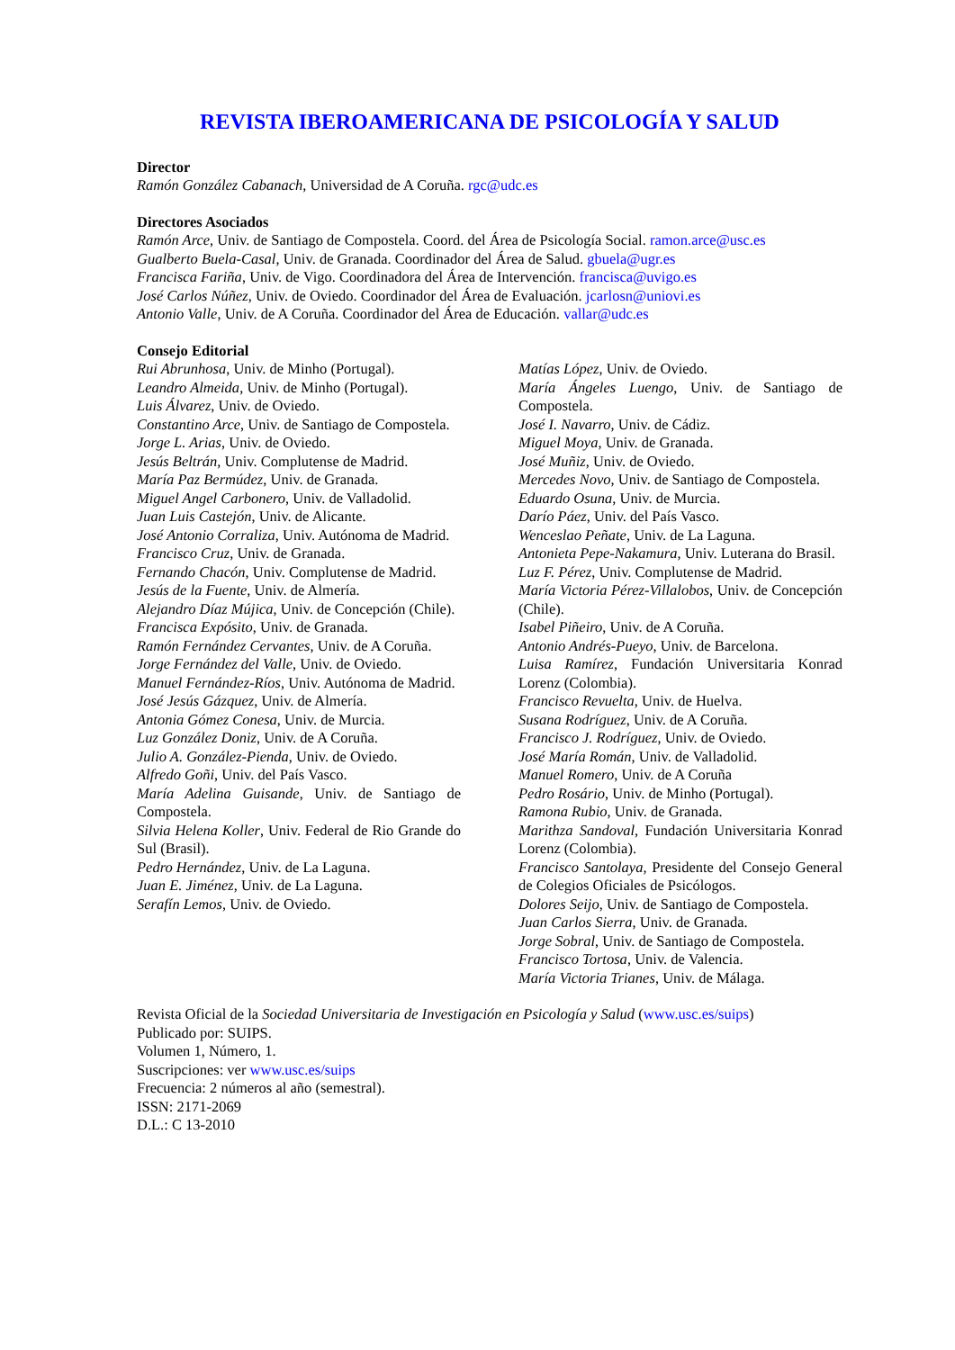REVISTA IBEROAMERICANA DE PSICOLOGÍA Y SALUD
Director
Ramón González Cabanach, Universidad de A Coruña. rgc@udc.es
Directores Asociados
Ramón Arce, Univ. de Santiago de Compostela. Coord. del Área de Psicología Social. ramon.arce@usc.es
Gualberto Buela-Casal, Univ. de Granada. Coordinador del Área de Salud. gbuela@ugr.es
Francisca Fariña, Univ. de Vigo. Coordinadora del Área de Intervención. francisca@uvigo.es
José Carlos Núñez, Univ. de Oviedo. Coordinador del Área de Evaluación. jcarlosn@uniovi.es
Antonio Valle, Univ. de A Coruña. Coordinador del Área de Educación. vallar@udc.es
Consejo Editorial
Rui Abrunhosa, Univ. de Minho (Portugal).
Leandro Almeida, Univ. de Minho (Portugal).
Luis Álvarez, Univ. de Oviedo.
Constantino Arce, Univ. de Santiago de Compostela.
Jorge L. Arias, Univ. de Oviedo.
Jesús Beltrán, Univ. Complutense de Madrid.
María Paz Bermúdez, Univ. de Granada.
Miguel Angel Carbonero, Univ. de Valladolid.
Juan Luis Castejón, Univ. de Alicante.
José Antonio Corraliza, Univ. Autónoma de Madrid.
Francisco Cruz, Univ. de Granada.
Fernando Chacón, Univ. Complutense de Madrid.
Jesús de la Fuente, Univ. de Almería.
Alejandro Díaz Mújica, Univ. de Concepción (Chile).
Francisca Expósito, Univ. de Granada.
Ramón Fernández Cervantes, Univ. de A Coruña.
Jorge Fernández del Valle, Univ. de Oviedo.
Manuel Fernández-Ríos, Univ. Autónoma de Madrid.
José Jesús Gázquez, Univ. de Almería.
Antonia Gómez Conesa, Univ. de Murcia.
Luz González Doniz, Univ. de A Coruña.
Julio A. González-Pienda, Univ. de Oviedo.
Alfredo Goñi, Univ. del País Vasco.
María Adelina Guisande, Univ. de Santiago de Compostela.
Silvia Helena Koller, Univ. Federal de Rio Grande do Sul (Brasil).
Pedro Hernández, Univ. de La Laguna.
Juan E. Jiménez, Univ. de La Laguna.
Serafín Lemos, Univ. de Oviedo.
Matías López, Univ. de Oviedo.
María Ángeles Luengo, Univ. de Santiago de Compostela.
José I. Navarro, Univ. de Cádiz.
Miguel Moya, Univ. de Granada.
José Muñiz, Univ. de Oviedo.
Mercedes Novo, Univ. de Santiago de Compostela.
Eduardo Osuna, Univ. de Murcia.
Darío Páez, Univ. del País Vasco.
Wenceslao Peñate, Univ. de La Laguna.
Antonieta Pepe-Nakamura, Univ. Luterana do Brasil.
Luz F. Pérez, Univ. Complutense de Madrid.
María Victoria Pérez-Villalobos, Univ. de Concepción (Chile).
Isabel Piñeiro, Univ. de A Coruña.
Antonio Andrés-Pueyo, Univ. de Barcelona.
Luisa Ramírez, Fundación Universitaria Konrad Lorenz (Colombia).
Francisco Revuelta, Univ. de Huelva.
Susana Rodríguez, Univ. de A Coruña.
Francisco J. Rodríguez, Univ. de Oviedo.
José María Román, Univ. de Valladolid.
Manuel Romero, Univ. de A Coruña
Pedro Rosário, Univ. de Minho (Portugal).
Ramona Rubio, Univ. de Granada.
Marithza Sandoval, Fundación Universitaria Konrad Lorenz (Colombia).
Francisco Santolaya, Presidente del Consejo General de Colegios Oficiales de Psicólogos.
Dolores Seijo, Univ. de Santiago de Compostela.
Juan Carlos Sierra, Univ. de Granada.
Jorge Sobral, Univ. de Santiago de Compostela.
Francisco Tortosa, Univ. de Valencia.
María Victoria Trianes, Univ. de Málaga.
Revista Oficial de la Sociedad Universitaria de Investigación en Psicología y Salud (www.usc.es/suips)
Publicado por: SUIPS.
Volumen 1, Número, 1.
Suscripciones: ver www.usc.es/suips
Frecuencia: 2 números al año (semestral).
ISSN: 2171-2069
D.L.: C 13-2010